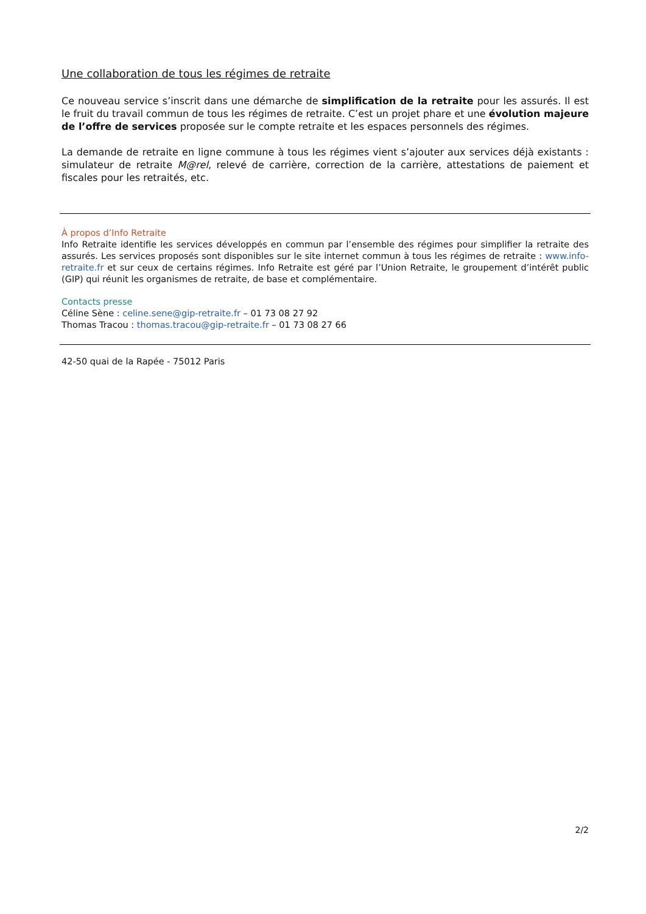Une collaboration de tous les régimes de retraite
Ce nouveau service s’inscrit dans une démarche de simplification de la retraite pour les assurés. Il est le fruit du travail commun de tous les régimes de retraite. C’est un projet phare et une évolution majeure de l’offre de services proposée sur le compte retraite et les espaces personnels des régimes.
La demande de retraite en ligne commune à tous les régimes vient s’ajouter aux services déjà existants : simulateur de retraite M@rel, relevé de carrière, correction de la carrière, attestations de paiement et fiscales pour les retraités, etc.
À propos d’Info Retraite
Info Retraite identifie les services développés en commun par l’ensemble des régimes pour simplifier la retraite des assurés. Les services proposés sont disponibles sur le site internet commun à tous les régimes de retraite : www.info-retraite.fr et sur ceux de certains régimes. Info Retraite est géré par l’Union Retraite, le groupement d’intérêt public (GIP) qui réunit les organismes de retraite, de base et complémentaire.
Contacts presse
Céline Sène : celine.sene@gip-retraite.fr – 01 73 08 27 92
Thomas Tracou : thomas.tracou@gip-retraite.fr – 01 73 08 27 66
42-50 quai de la Rapée - 75012 Paris
2/2